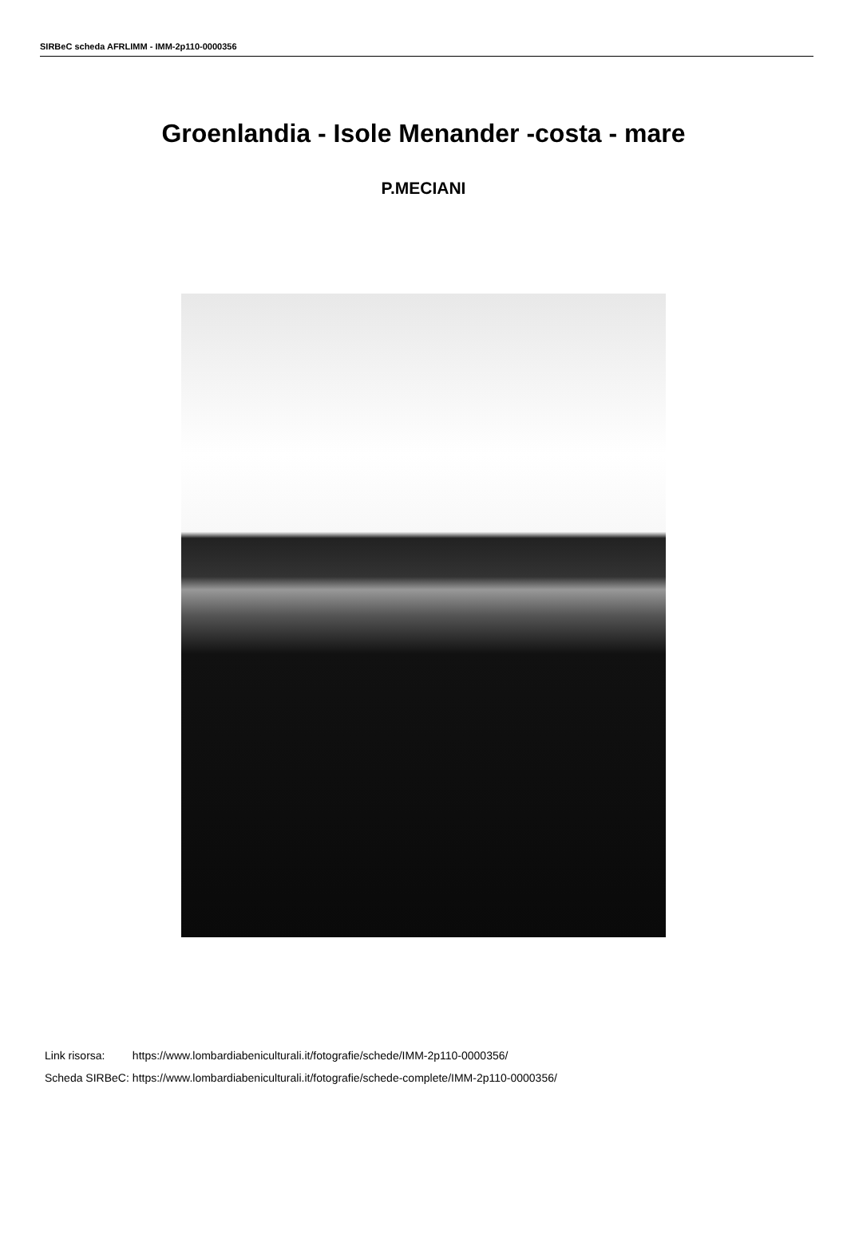SIRBeC scheda AFRLIMM - IMM-2p110-0000356
Groenlandia - Isole Menander -costa - mare
P.MECIANI
| Link risorsa: | https://www.lombardiabeniculturali.it/fotografie/schede/IMM-2p110-0000356/ |
| Scheda SIRBeC: | https://www.lombardiabeniculturali.it/fotografie/schede-complete/IMM-2p110-0000356/ |